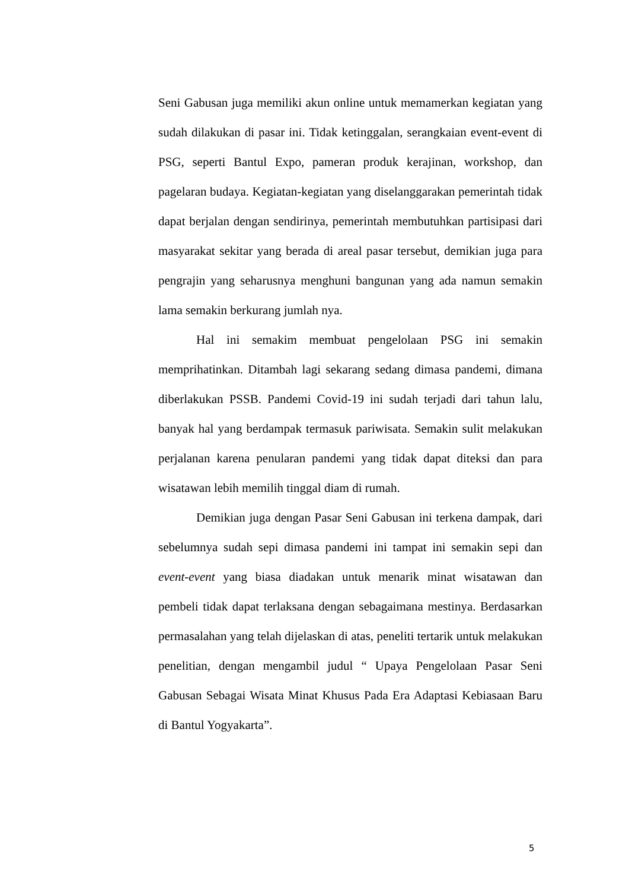Seni Gabusan juga memiliki akun online untuk memamerkan kegiatan yang sudah dilakukan di pasar ini. Tidak ketinggalan, serangkaian event-event di PSG, seperti Bantul Expo, pameran produk kerajinan, workshop, dan pagelaran budaya. Kegiatan-kegiatan yang diselanggarakan pemerintah tidak dapat berjalan dengan sendirinya, pemerintah membutuhkan partisipasi dari masyarakat sekitar yang berada di areal pasar tersebut, demikian juga para pengrajin yang seharusnya menghuni bangunan yang ada namun semakin lama semakin berkurang jumlah nya.
Hal ini semakim membuat pengelolaan PSG ini semakin memprihatinkan. Ditambah lagi sekarang sedang dimasa pandemi, dimana diberlakukan PSSB. Pandemi Covid-19 ini sudah terjadi dari tahun lalu, banyak hal yang berdampak termasuk pariwisata. Semakin sulit melakukan perjalanan karena penularan pandemi yang tidak dapat diteksi dan para wisatawan lebih memilih tinggal diam di rumah.
Demikian juga dengan Pasar Seni Gabusan ini terkena dampak, dari sebelumnya sudah sepi dimasa pandemi ini tampat ini semakin sepi dan event-event yang biasa diadakan untuk menarik minat wisatawan dan pembeli tidak dapat terlaksana dengan sebagaimana mestinya. Berdasarkan permasalahan yang telah dijelaskan di atas, peneliti tertarik untuk melakukan penelitian, dengan mengambil judul “ Upaya Pengelolaan Pasar Seni Gabusan Sebagai Wisata Minat Khusus Pada Era Adaptasi Kebiasaan Baru di Bantul Yogyakarta”.
5